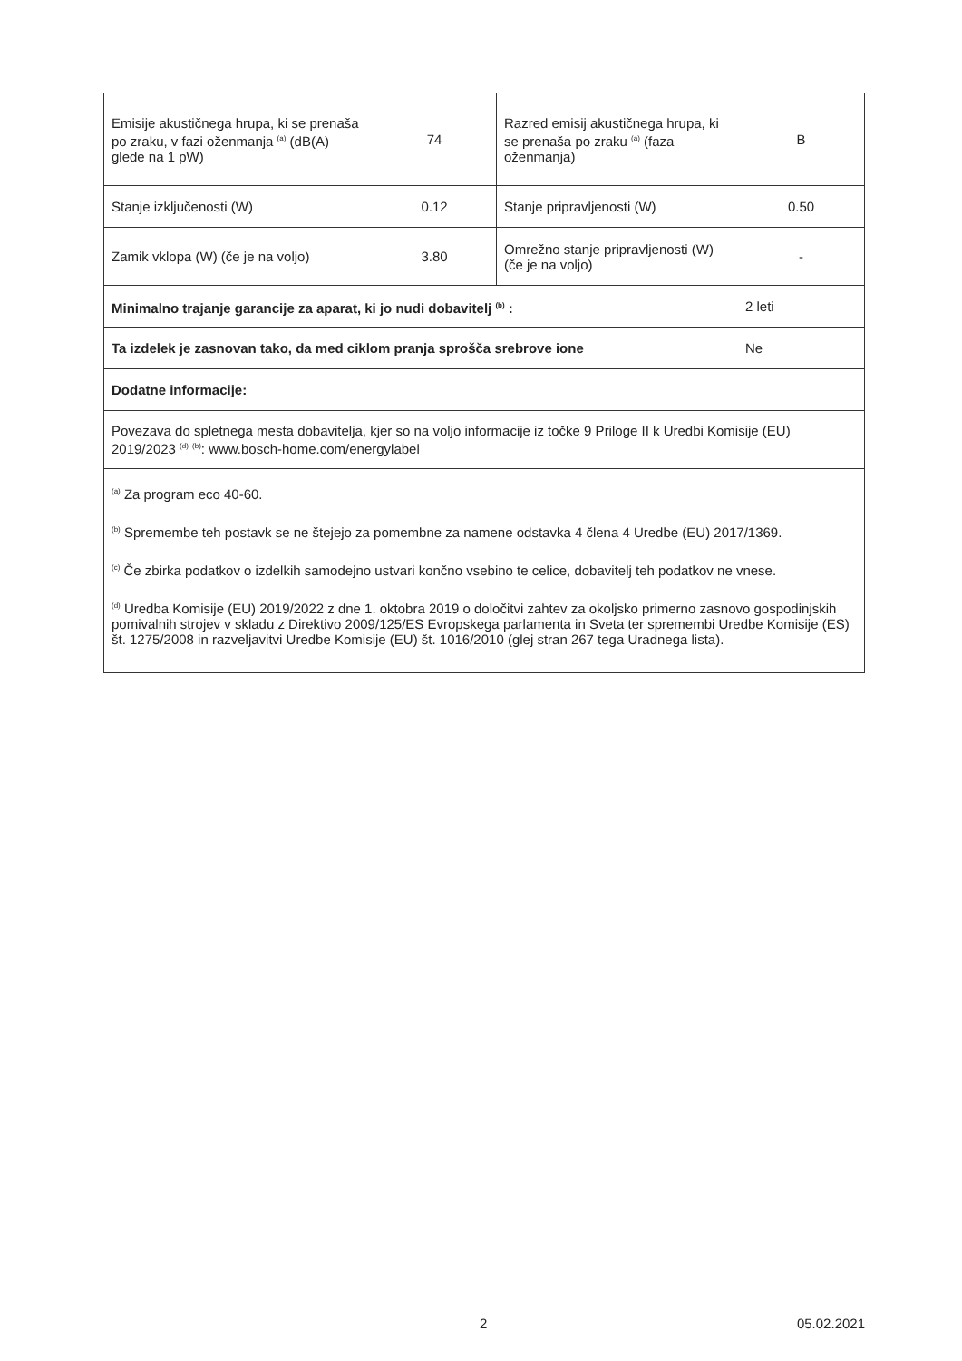| Emisije akustičnega hrupa, ki se prenaša po zraku, v fazi oženmanja <sup>(a)</sup> (dB(A) glede na 1 pW) | 74 | Razred emisij akustičnega hrupa, ki se prenaša po zraku <sup>(a)</sup> (faza oženmanja) | B |
| Stanje izključenosti (W) | 0.12 | Stanje pripravljenosti (W) | 0.50 |
| Zamik vklopa (W) (če je na voljo) | 3.80 | Omrežno stanje pripravljenosti (W) (če je na voljo) | - |
| Minimalno trajanje garancije za aparat, ki jo nudi dobavitelj <sup>(b)</sup> : | | | 2 leti |
| Ta izdelek je zasnovan tako, da med ciklom pranja sprošča srebrove ione | | | Ne |
| Dodatne informacije: | | | |
| Povezava do spletnega mesta dobavitelja, kjer so na voljo informacije iz točke 9 Priloge II k Uredbi Komisije (EU) 2019/2023 <sup>(d)</sup> <sup>(b)</sup>: www.bosch-home.com/energylabel | | | |
| <sup>(a)</sup> Za program eco 40-60. <sup>(b)</sup> Spremembe teh postavk se ne štejejo za pomembne za namene odstavka 4 člena 4 Uredbe (EU) 2017/1369. <sup>(c)</sup> Če zbirka podatkov o izdelkih samodejno ustvari končno vsebino te celice, dobavitelj teh podatkov ne vnese. <sup>(d)</sup> Uredba Komisije (EU) 2019/2022 z dne 1. oktobra 2019 o določitvi zahtev za okoljsko primerno zasnovo gospodinjskih pomivalnih strojev v skladu z Direktivo 2009/125/ES Evropskega parlamenta in Sveta ter spremembi Uredbe Komisije (ES) št. 1275/2008 in razveljavitvi Uredbe Komisije (EU) št. 1016/2010 (glej stran 267 tega Uradnega lista). | | | |
2 05.02.2021